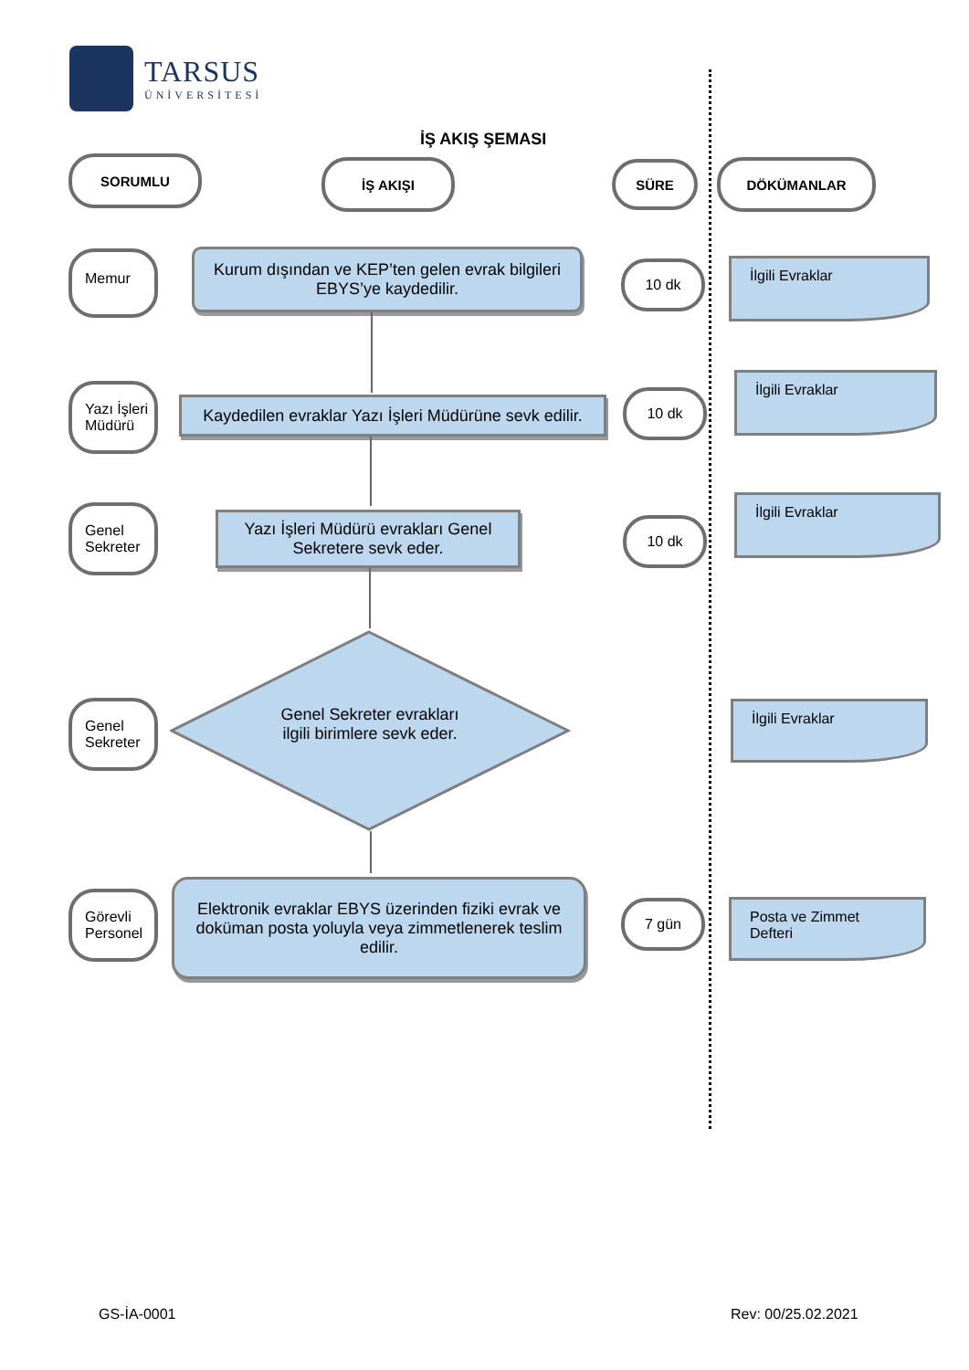TARSUS
ÜNİVERSİTESİ
İŞ AKIŞ ŞEMASI
SORUMLU İŞ AKIŞI SÜRE DÖKÜMANLAR
Memur
Kurum dışından ve KEP’ten gelen evrak bilgileri EBYS’ye kaydedilir.
10 dk İlgili Evraklar
Yazı İşleri
Müdürü
Kaydedilen evraklar Yazı İşleri Müdürüne sevk edilir.
10 dk
İlgili Evraklar
Genel
Sekreter
Yazı İşleri Müdürü evrakları Genel Sekretere sevk eder.
10 dk
İlgili Evraklar
Genel
Sekreter
Genel Sekreter evrakları ilgili birimlere sevk eder.
İlgili Evraklar
Görevli
Personel
Elektronik evraklar EBYS üzerinden fiziki evrak ve doküman posta yoluyla veya zimmetlenerek teslim edilir.
7 gün
Posta ve Zimmet Defteri
GS-İA-0001 Rev: 00/25.02.2021